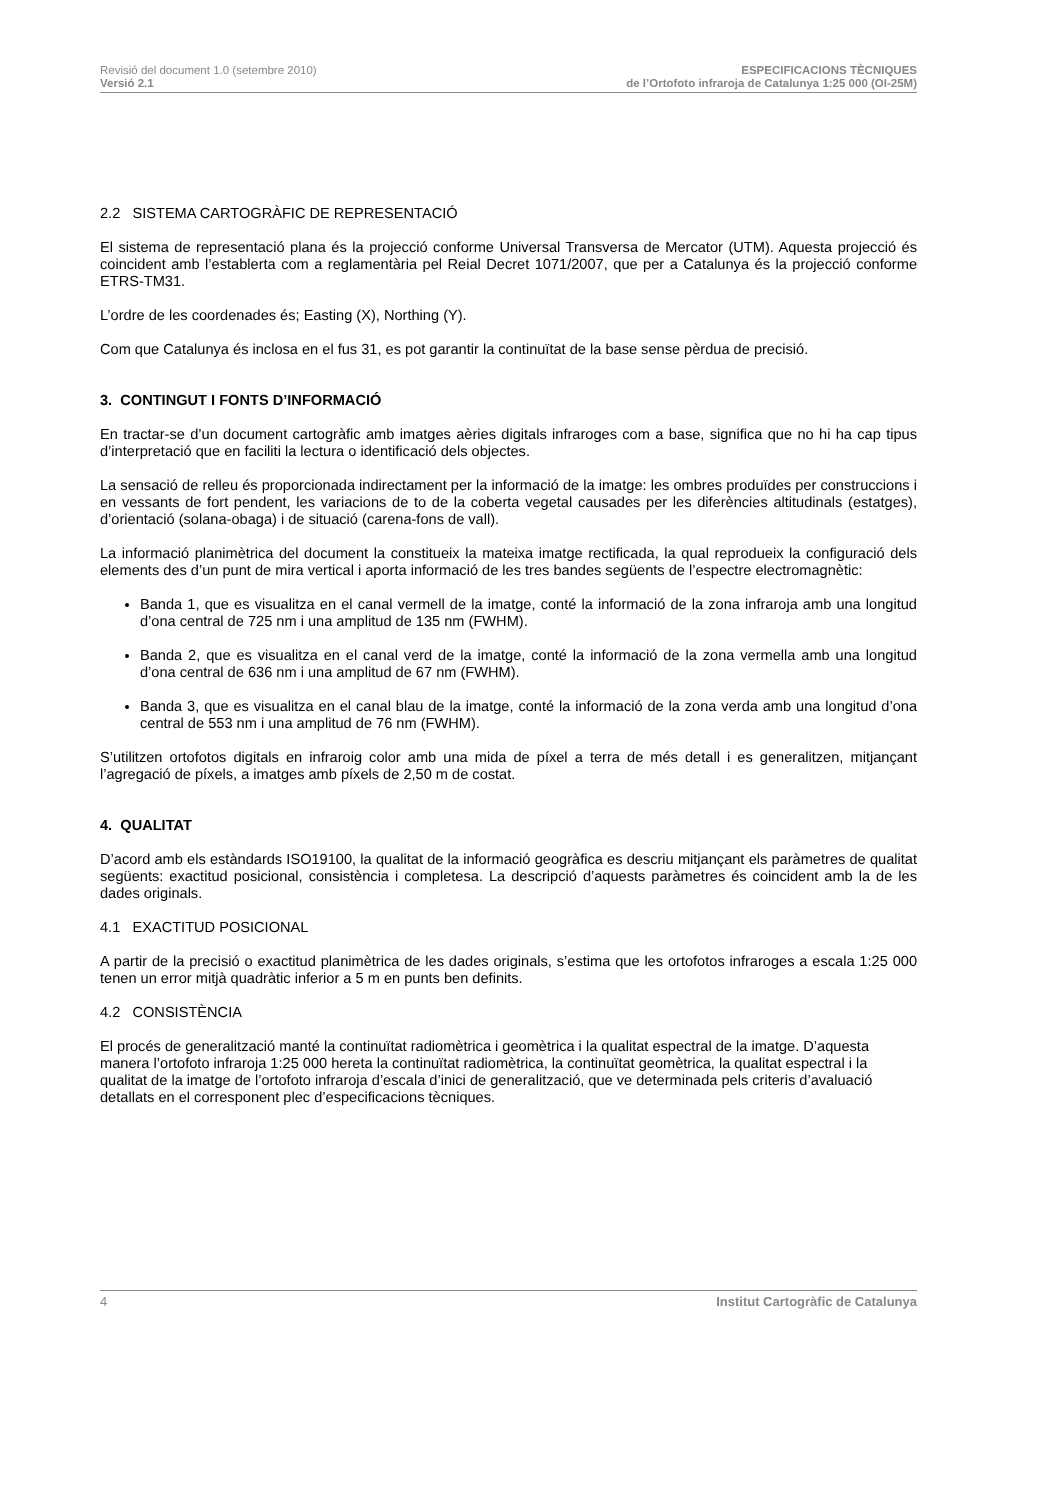Revisió del document 1.0 (setembre 2010)
Versió 2.1
ESPECIFICACIONS TÈCNIQUES
de l’Ortofoto infraroja de Catalunya 1:25 000 (OI-25M)
2.2 SISTEMA CARTOGRÀFIC DE REPRESENTACIÓ
El sistema de representació plana és la projecció conforme Universal Transversa de Mercator (UTM). Aquesta projecció és coincident amb l’establerta com a reglamentària pel Reial Decret 1071/2007, que per a Catalunya és la projecció conforme ETRS-TM31.
L’ordre de les coordenades és; Easting (X), Northing (Y).
Com que Catalunya és inclosa en el fus 31, es pot garantir la continuïtat de la base sense pèrdua de precisió.
3. CONTINGUT I FONTS D’INFORMACIÓ
En tractar-se d’un document cartogràfic amb imatges aèries digitals infraroges com a base, significa que no hi ha cap tipus d’interpretació que en faciliti la lectura o identificació dels objectes.
La sensació de relleu és proporcionada indirectament per la informació de la imatge: les ombres produïdes per construccions i en vessants de fort pendent, les variacions de to de la coberta vegetal causades per les diferències altitudinals (estatges), d’orientació (solana-obaga) i de situació (carena-fons de vall).
La informació planimètrica del document la constitueix la mateixa imatge rectificada, la qual reprodueix la configuració dels elements des d’un punt de mira vertical i aporta informació de les tres bandes següents de l’espectre electromagnètic:
Banda 1, que es visualitza en el canal vermell de la imatge, conté la informació de la zona infraroja amb una longitud d’ona central de 725 nm i una amplitud de 135 nm (FWHM).
Banda 2, que es visualitza en el canal verd de la imatge, conté la informació de la zona vermella amb una longitud d’ona central de 636 nm i una amplitud de 67 nm (FWHM).
Banda 3, que es visualitza en el canal blau de la imatge, conté la informació de la zona verda amb una longitud d’ona central de 553 nm i una amplitud de 76 nm (FWHM).
S’utilitzen ortofotos digitals en infraroig color amb una mida de píxel a terra de més detall i es generalitzen, mitjançant l’agregació de píxels, a imatges amb píxels de 2,50 m de costat.
4. QUALITAT
D’acord amb els estàndards ISO19100, la qualitat de la informació geogràfica es descriu mitjançant els paràmetres de qualitat següents: exactitud posicional, consistència i completesa. La descripció d’aquests paràmetres és coincident amb la de les dades originals.
4.1 EXACTITUD POSICIONAL
A partir de la precisió o exactitud planimètrica de les dades originals, s’estima que les ortofotos infraroges a escala 1:25 000 tenen un error mitjà quadràtic inferior a 5 m en punts ben definits.
4.2 CONSISTÈNCIA
El procés de generalització manté la continuïtat radiomètrica i geomètrica i la qualitat espectral de la imatge. D’aquesta manera l’ortofoto infraroja 1:25 000 hereta la continuïtat radiomètrica, la continuïtat geomètrica, la qualitat espectral i la qualitat de la imatge de l’ortofoto infraroja d’escala d’inici de generalització, que ve determinada pels criteris d’avaluació detallats en el corresponent plec d’especificacions tècniques.
4 Institut Cartogràfic de Catalunya